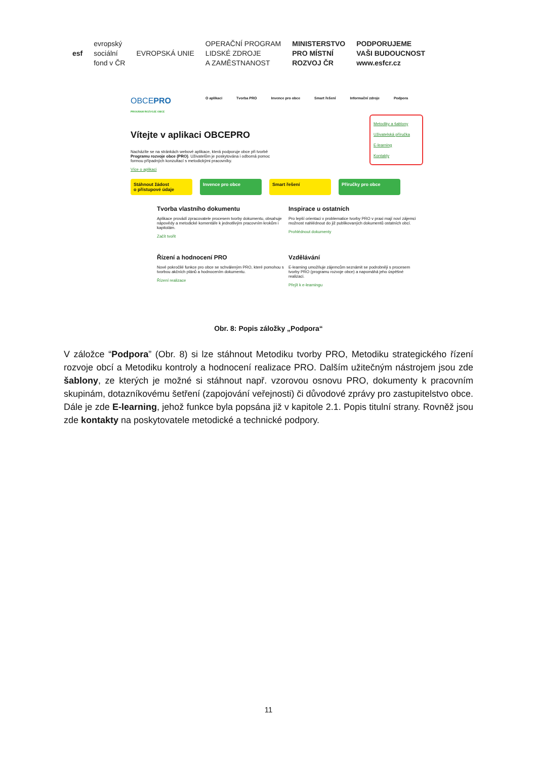esf
evropský
sociální
fond v ČR
EVROPSKÁ UNIE
OPERAČNÍ PROGRAM
LIDSKÉ ZDROJE
A ZAMĚSTNANOST
MINISTERSTVO
PRO MÍSTNÍ
ROZVOJ ČR
PODPORUJEME
VAŠI BUDOUCNOST
www.esfcr.cz
OBCEPRO
PROGRAM ROZVOJE OBCE
O aplikaci Tvorba PRO Invence pro obce Smart řešení Informační zdroje Podpora
Metodiky a šablony
Uživatelská příručka
E-learning
Kontakty
Vítejte v aplikaci OBCEPRO
Nacházíte se na stránkách webové aplikace, která podporuje obce při tvorbě Programu rozvoje obce (PRO). Uživatelům je poskytována i odborná pomoc formou případných konzultací s metodickými pracovníky.
Více o aplikaci
Stáhnout žádost
o přístupové údaje
Invence pro obce Smart řešení Příručky pro obce
Tvorba vlastního dokumentu
Aplikace provádí zpracovatele procesem tvorby dokumentu, obsahuje nápovědy a metodické komentáře k jednotlivým pracovním krokům i kapitolám.
Začít tvořit
Inspirace u ostatních
Pro lepší orientaci v problematice tvorby PRO v praxi mají noví zájemci možnost nahlédnout do již publikovaných dokumentů ostatních obcí.
Prohlédnout dokumenty
Řízení a hodnocení PRO
Nové pokročilé funkce pro obce se schváleným PRO, které pomohou s tvorbou akčních plánů a hodnocením dokumentu.
Řízení realizace
Vzdělávání
E-learning umožňuje zájemcům seznámit se podrobněji s procesem tvorby PRO (programu rozvoje obce) a napomáhá jeho úspěšné realizaci.
Přejít k e-learningu
Obr. 8: Popis záložky „Podpora“
V záložce “Podpora” (Obr. 8) si lze stáhnout Metodiku tvorby PRO, Metodiku strategického řízení rozvoje obcí a Metodiku kontroly a hodnocení realizace PRO. Dalším užitečným nástrojem jsou zde šablony, ze kterých je možné si stáhnout např. vzorovou osnovu PRO, dokumenty k pracovním skupinám, dotazníkovému šetření (zapojování veřejnosti) či důvodové zprávy pro zastupitelstvo obce. Dále je zde E-learning, jehož funkce byla popsána již v kapitole 2.1. Popis titulní strany. Rovněž jsou zde kontakty na poskytovatele metodické a technické podpory.
11